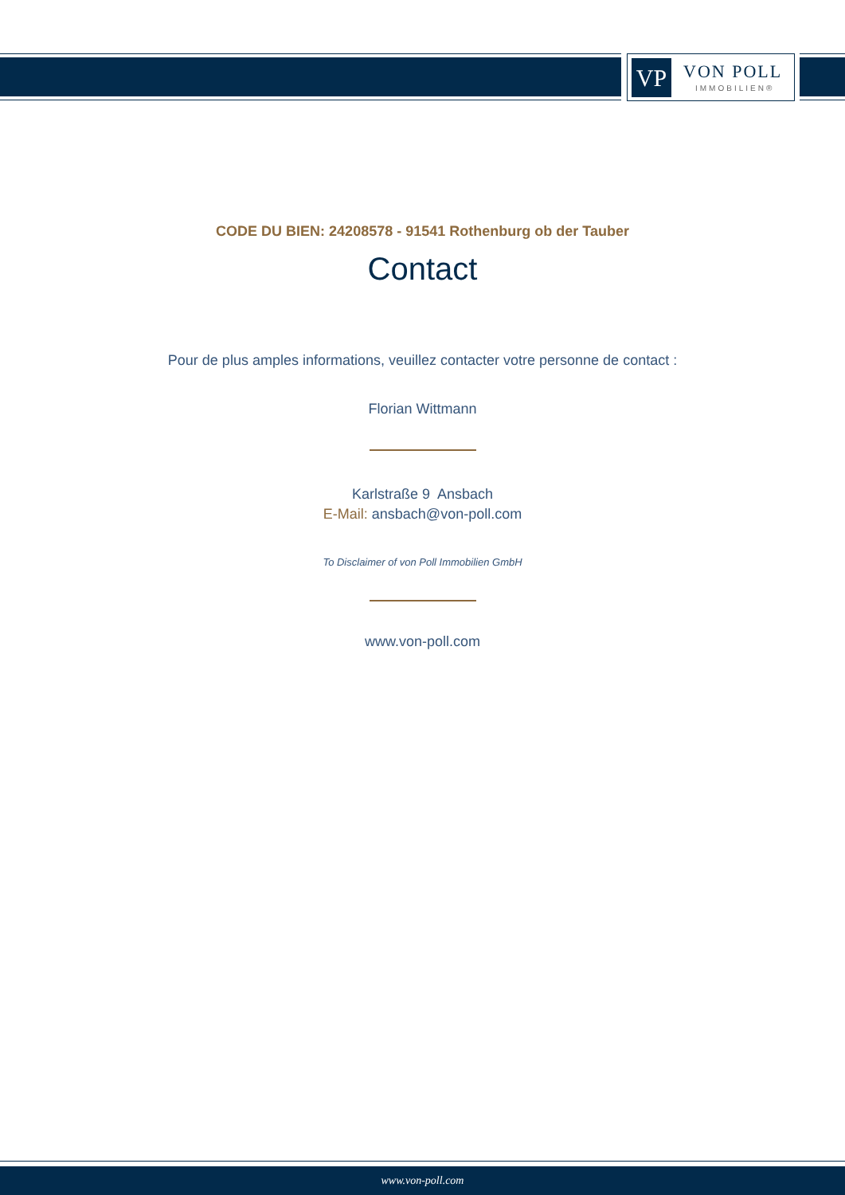VP VON POLL
IMMOBILIEN®
CODE DU BIEN: 24208578 - 91541 Rothenburg ob der Tauber
Contact
Pour de plus amples informations, veuillez contacter votre personne de contact :
Florian Wittmann
Karlstraße 9 Ansbach
E-Mail: ansbach@von-poll.com
To Disclaimer of von Poll Immobilien GmbH
www.von-poll.com
www.von-poll.com